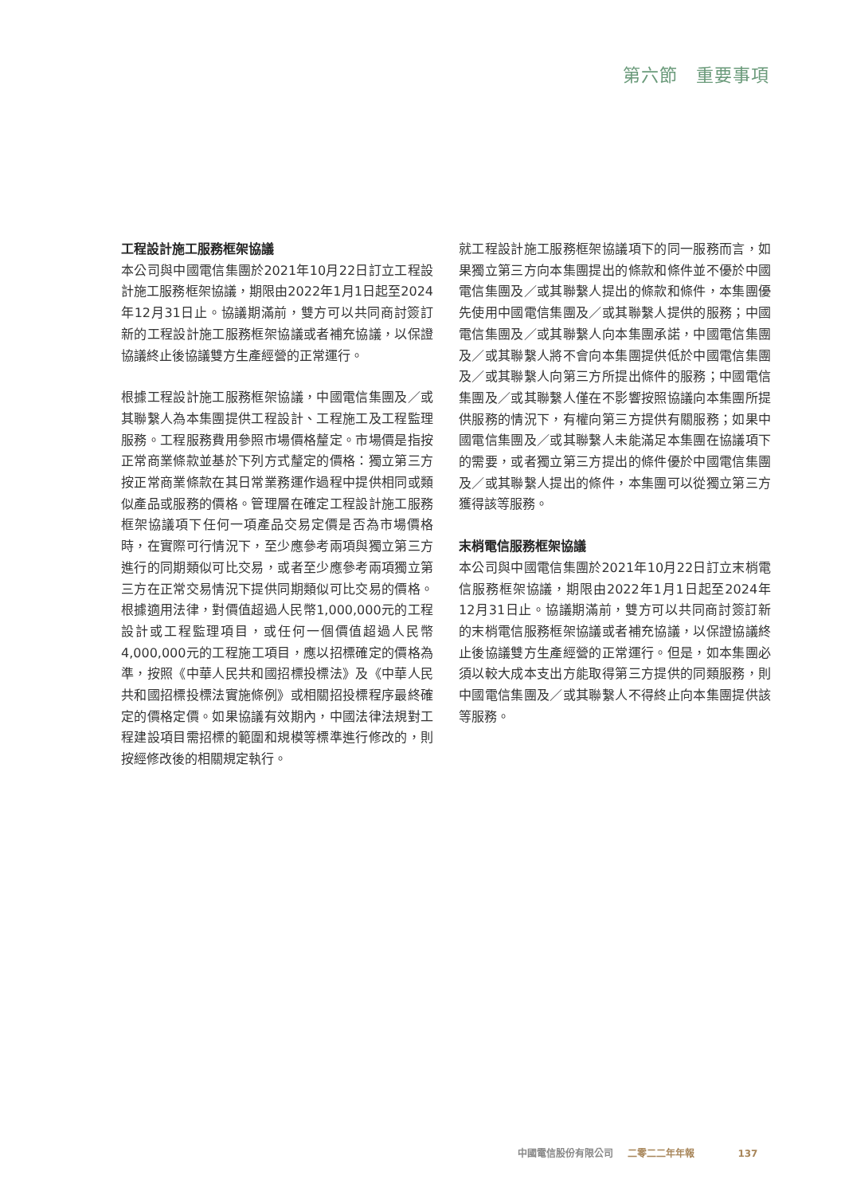第六節　重要事項
工程設計施工服務框架協議
本公司與中國電信集團於2021年10月22日訂立工程設計施工服務框架協議，期限由2022年1月1日起至2024年12月31日止。協議期滿前，雙方可以共同商討簽訂新的工程設計施工服務框架協議或者補充協議，以保證協議終止後協議雙方生產經營的正常運行。
根據工程設計施工服務框架協議，中國電信集團及／或其聯繫人為本集團提供工程設計、工程施工及工程監理服務。工程服務費用參照市場價格釐定。市場價是指按正常商業條款並基於下列方式釐定的價格：獨立第三方按正常商業條款在其日常業務運作過程中提供相同或類似產品或服務的價格。管理層在確定工程設計施工服務框架協議項下任何一項產品交易定價是否為市場價格時，在實際可行情況下，至少應參考兩項與獨立第三方進行的同期類似可比交易，或者至少應參考兩項獨立第三方在正常交易情況下提供同期類似可比交易的價格。根據適用法律，對價值超過人民幣1,000,000元的工程設計或工程監理項目，或任何一個價值超過人民幣4,000,000元的工程施工項目，應以招標確定的價格為準，按照《中華人民共和國招標投標法》及《中華人民共和國招標投標法實施條例》或相關招投標程序最終確定的價格定價。如果協議有效期內，中國法律法規對工程建設項目需招標的範圍和規模等標準進行修改的，則按經修改後的相關規定執行。
就工程設計施工服務框架協議項下的同一服務而言，如果獨立第三方向本集團提出的條款和條件並不優於中國電信集團及／或其聯繫人提出的條款和條件，本集團優先使用中國電信集團及／或其聯繫人提供的服務；中國電信集團及／或其聯繫人向本集團承諾，中國電信集團及／或其聯繫人將不會向本集團提供低於中國電信集團及／或其聯繫人向第三方所提出條件的服務；中國電信集團及／或其聯繫人僅在不影響按照協議向本集團所提供服務的情況下，有權向第三方提供有關服務；如果中國電信集團及／或其聯繫人未能滿足本集團在協議項下的需要，或者獨立第三方提出的條件優於中國電信集團及／或其聯繫人提出的條件，本集團可以從獨立第三方獲得該等服務。
末梢電信服務框架協議
本公司與中國電信集團於2021年10月22日訂立末梢電信服務框架協議，期限由2022年1月1日起至2024年12月31日止。協議期滿前，雙方可以共同商討簽訂新的末梢電信服務框架協議或者補充協議，以保證協議終止後協議雙方生產經營的正常運行。但是，如本集團必須以較大成本支出方能取得第三方提供的同類服務，則中國電信集團及／或其聯繫人不得終止向本集團提供該等服務。
中國電信股份有限公司 二零二二年年報 137